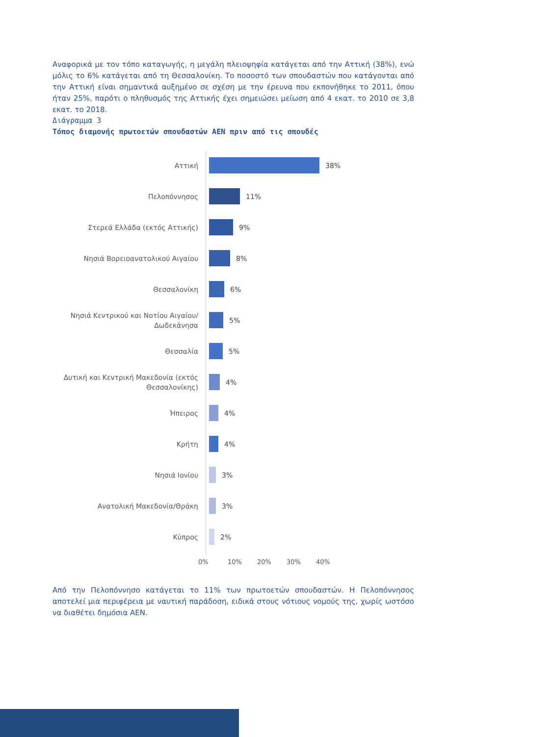Αναφορικά με τον τόπο καταγωγής, η μεγάλη πλειοψηφία κατάγεται από την Αττική (38%), ενώ μόλις το 6% κατάγεται από τη Θεσσαλονίκη. Το ποσοστό των σπουδαστών που κατάγονται από την Αττική είναι σημαντικά αυξημένο σε σχέση με την έρευνα που εκπονήθηκε το 2011, όπου ήταν 25%, παρότι ο πληθυσμός της Αττικής έχει σημειώσει μείωση από 4 εκατ. το 2010 σε 3,8 εκατ. το 2018.
Διάγραμμα 3
Τόπος διαμονής πρωτοετών σπουδαστών ΑΕΝ πριν από τις σπουδές
Αττική
38%
Πελοπόννησος
11%
Στερεά Ελλάδα (εκτός Αττικής)
9%
Νησιά Βορειοανατολικού Αιγαίου
8%
Θεσσαλονίκη
6%
Νησιά Κεντρικού και Νοτίου Αιγαίου/Δωδεκάνησα
5%
Θεσσαλία
5%
Δυτική και Κεντρική Μακεδονία (εκτός Θεσσαλονίκης)
4%
Ήπειρος
4%
Κρήτη
4%
Νησιά Ιονίου
3%
Ανατολική Μακεδονία/Θράκη
3%
Κύπρος
2%
0% 10% 20% 30% 40%
Από την Πελοπόννησο κατάγεται το 11% των πρωτοετών σπουδαστών. Η Πελοπόννησος αποτελεί μια περιφέρεια με ναυτική παράδοση, ειδικά στους νότιους νομούς της, χωρίς ωστόσο να διαθέτει δημόσια ΑΕΝ.